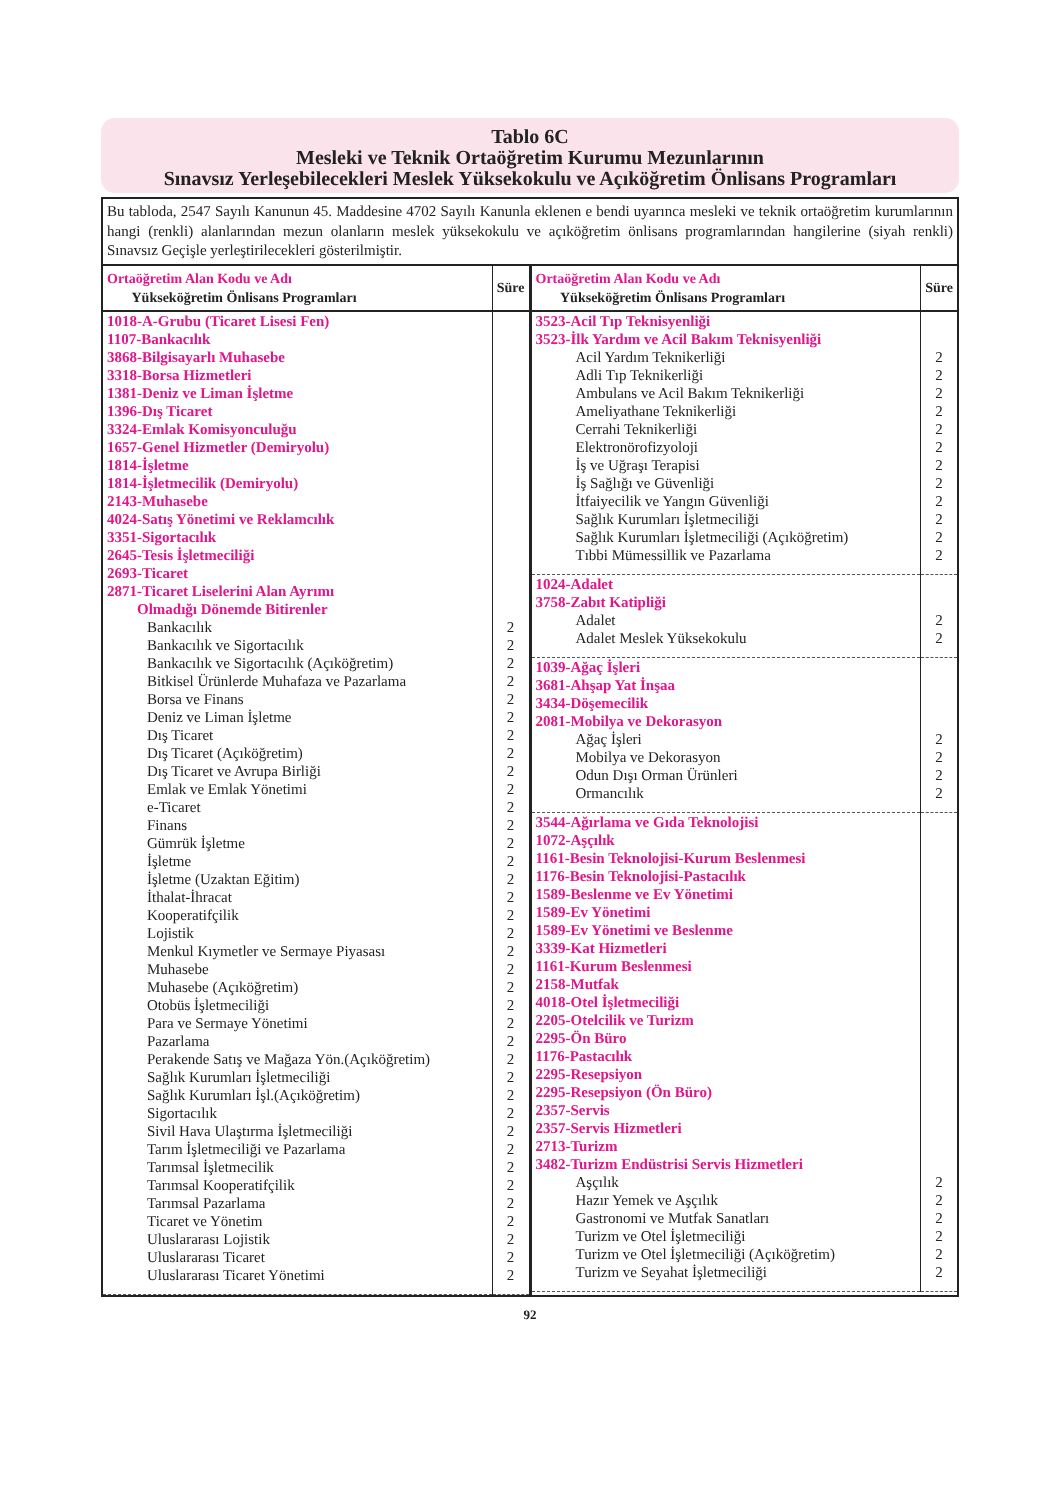Tablo 6C
Mesleki ve Teknik Ortaöğretim Kurumu Mezunlarının
Sınavsız Yerleşebilecekleri Meslek Yüksekokulu ve Açıköğretim Önlisans Programları
Bu tabloda, 2547 Sayılı Kanunun 45. Maddesine 4702 Sayılı Kanunla eklenen e bendi uyarınca mesleki ve teknik ortaöğretim kurumlarının hangi (renkli) alanlarından mezun olanların meslek yüksekokulu ve açıköğretim önlisans programlarından hangilerine (siyah renkli) Sınavsız Geçişle yerleştirilecekleri gösterilmiştir.
| Ortaöğretim Alan Kodu ve Adı Yükseköğretim Önlisans Programları | Süre |
| --- | --- |
| 1018-A-Grubu (Ticaret Lisesi Fen) 1107-Bankacılık 3868-Bilgisayarlı Muhasebe 3318-Borsa Hizmetleri 1381-Deniz ve Liman İşletme 1396-Dış Ticaret 3324-Emlak Komisyonculuğu 1657-Genel Hizmetler (Demiryolu) 1814-İşletme 1814-İşletmecilik (Demiryolu) 2143-Muhasebe 4024-Satış Yönetimi ve Reklamcılık 3351-Sigortacılık 2645-Tesis İşletmeciliği 2693-Ticaret 2871-Ticaret Liselerini Alan Ayrımı Olmadığı Dönemde Bitirenler | |
| Bankacılık | 2 |
| Bankacılık ve Sigortacılık | 2 |
| Bankacılık ve Sigortacılık (Açıköğretim) | 2 |
| Bitkisel Ürünlerde Muhafaza ve Pazarlama | 2 |
| Borsa ve Finans | 2 |
| Deniz ve Liman İşletme | 2 |
| Dış Ticaret | 2 |
| Dış Ticaret (Açıköğretim) | 2 |
| Dış Ticaret ve Avrupa Birliği | 2 |
| Emlak ve Emlak Yönetimi | 2 |
| e-Ticaret | 2 |
| Finans | 2 |
| Gümrük İşletme | 2 |
| İşletme | 2 |
| İşletme (Uzaktan Eğitim) | 2 |
| İthalat-İhracat | 2 |
| Kooperatifçilik | 2 |
| Lojistik | 2 |
| Menkul Kıymetler ve Sermaye Piyasası | 2 |
| Muhasebe | 2 |
| Muhasebe (Açıköğretim) | 2 |
| Otobüs İşletmeciliği | 2 |
| Para ve Sermaye Yönetimi | 2 |
| Pazarlama | 2 |
| Perakende Satış ve Mağaza Yön.(Açıköğretim) | 2 |
| Sağlık Kurumları İşletmeciliği | 2 |
| Sağlık Kurumları İşl.(Açıköğretim) | 2 |
| Sigortacılık | 2 |
| Sivil Hava Ulaştırma İşletmeciliği | 2 |
| Tarım İşletmeciliği ve Pazarlama | 2 |
| Tarımsal İşletmecilik | 2 |
| Tarımsal Kooperatifçilik | 2 |
| Tarımsal Pazarlama | 2 |
| Ticaret ve Yönetim | 2 |
| Uluslararası Lojistik | 2 |
| Uluslararası Ticaret | 2 |
| Uluslararası Ticaret Yönetimi | 2 |
| Ortaöğretim Alan Kodu ve Adı Yükseköğretim Önlisans Programları | Süre |
| --- | --- |
| 3523-Acil Tıp Teknisyenliği 3523-İlk Yardım ve Acil Bakım Teknisyenliği | |
| Acil Yardım Teknikerliği | 2 |
| Adli Tıp Teknikerliği | 2 |
| Ambulans ve Acil Bakım Teknikerliği | 2 |
| Ameliyathane Teknikerliği | 2 |
| Cerrahi Teknikerliği | 2 |
| Elektronörofizyoloji | 2 |
| İş ve Uğraşı Terapisi | 2 |
| İş Sağlığı ve Güvenliği | 2 |
| İtfaiyecilik ve Yangın Güvenliği | 2 |
| Sağlık Kurumları İşletmeciliği | 2 |
| Sağlık Kurumları İşletmeciliği (Açıköğretim) | 2 |
| Tıbbi Mümessillik ve Pazarlama | 2 |
| 1024-Adalet 3758-Zabıt Katipliği | |
| Adalet | 2 |
| Adalet Meslek Yüksekokulu | 2 |
| 1039-Ağaç İşleri 3681-Ahşap Yat İnşaa 3434-Döşemecilik 2081-Mobilya ve Dekorasyon | |
| Ağaç İşleri | 2 |
| Mobilya ve Dekorasyon | 2 |
| Odun Dışı Orman Ürünleri | 2 |
| Ormancılık | 2 |
| 3544-Ağırlama ve Gıda Teknolojisi 1072-Aşçılık 1161-Besin Teknolojisi-Kurum Beslenmesi 1176-Besin Teknolojisi-Pastacılık 1589-Beslenme ve Ev Yönetimi 1589-Ev Yönetimi 1589-Ev Yönetimi ve Beslenme 3339-Kat Hizmetleri 1161-Kurum Beslenmesi 2158-Mutfak 4018-Otel İşletmeciliği 2205-Otelcilik ve Turizm 2295-Ön Büro 1176-Pastacılık 2295-Resepsiyon 2295-Resepsiyon (Ön Büro) 2357-Servis 2357-Servis Hizmetleri 2713-Turizm 3482-Turizm Endüstrisi Servis Hizmetleri | |
| Aşçılık | 2 |
| Hazır Yemek ve Aşçılık | 2 |
| Gastronomi ve Mutfak Sanatları | 2 |
| Turizm ve Otel İşletmeciliği | 2 |
| Turizm ve Otel İşletmeciliği (Açıköğretim) | 2 |
| Turizm ve Seyahat İşletmeciliği | 2 |
92